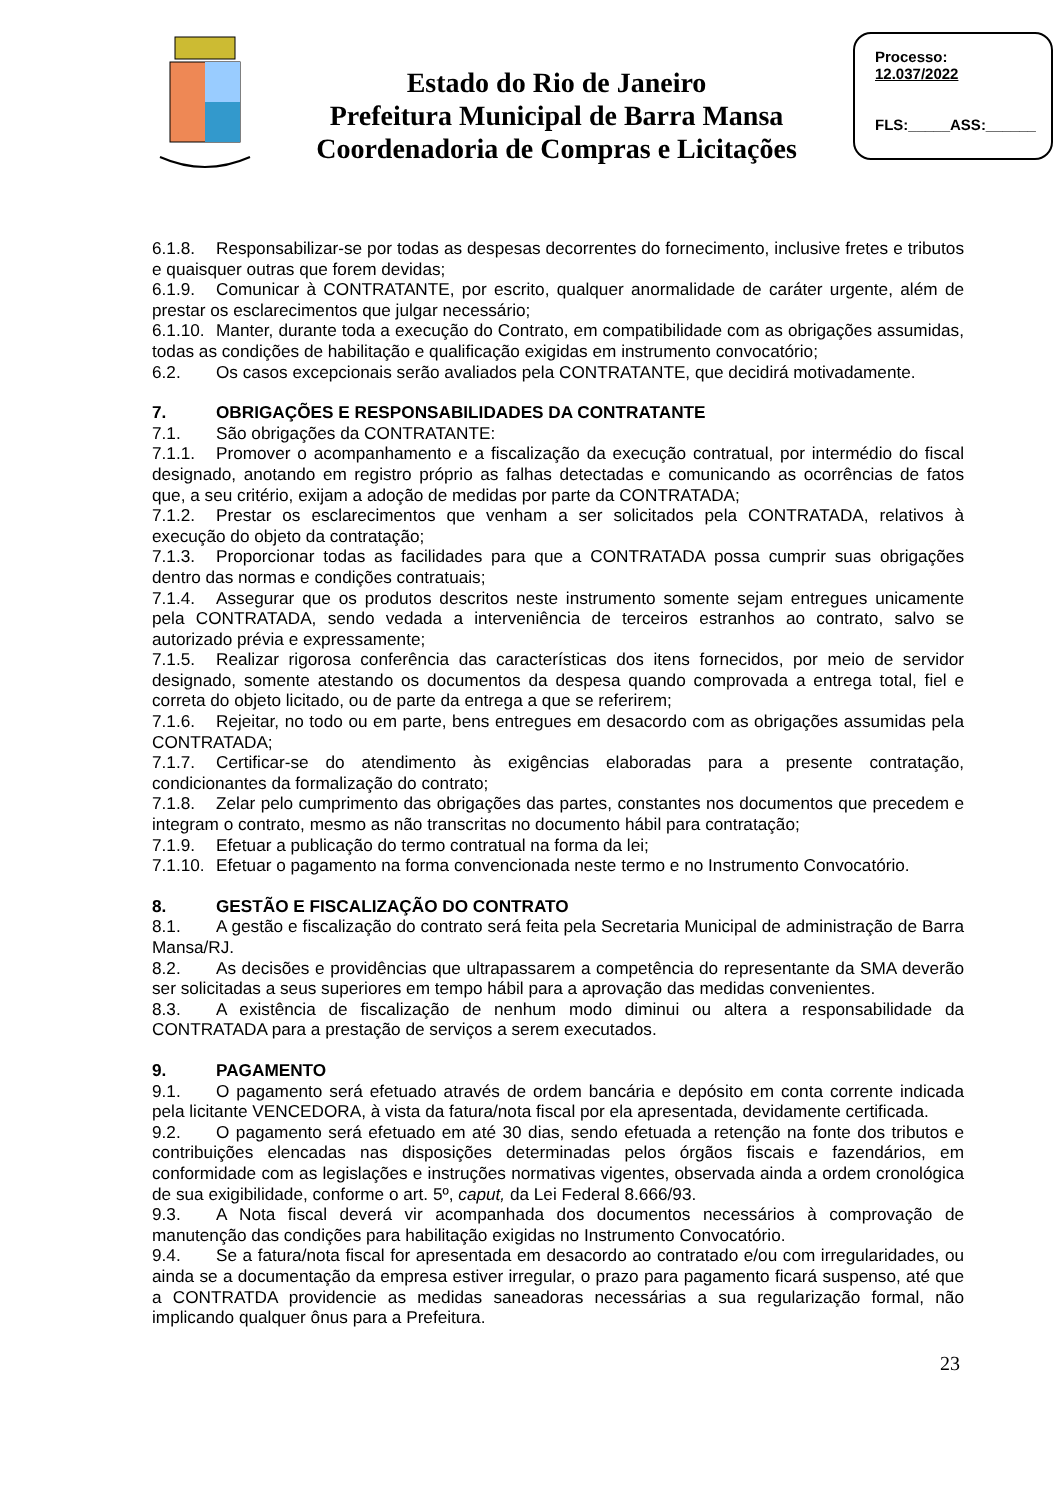Estado do Rio de Janeiro
Prefeitura Municipal de Barra Mansa
Coordenadoria de Compras e Licitações
Processo:
12.037/2022
FLS:_____ASS:______
6.1.8. Responsabilizar-se por todas as despesas decorrentes do fornecimento, inclusive fretes e tributos e quaisquer outras que forem devidas;
6.1.9. Comunicar à CONTRATANTE, por escrito, qualquer anormalidade de caráter urgente, além de prestar os esclarecimentos que julgar necessário;
6.1.10. Manter, durante toda a execução do Contrato, em compatibilidade com as obrigações assumidas, todas as condições de habilitação e qualificação exigidas em instrumento convocatório;
6.2. Os casos excepcionais serão avaliados pela CONTRATANTE, que decidirá motivadamente.
7. OBRIGAÇÕES E RESPONSABILIDADES DA CONTRATANTE
7.1. São obrigações da CONTRATANTE:
7.1.1. Promover o acompanhamento e a fiscalização da execução contratual, por intermédio do fiscal designado, anotando em registro próprio as falhas detectadas e comunicando as ocorrências de fatos que, a seu critério, exijam a adoção de medidas por parte da CONTRATADA;
7.1.2. Prestar os esclarecimentos que venham a ser solicitados pela CONTRATADA, relativos à execução do objeto da contratação;
7.1.3. Proporcionar todas as facilidades para que a CONTRATADA possa cumprir suas obrigações dentro das normas e condições contratuais;
7.1.4. Assegurar que os produtos descritos neste instrumento somente sejam entregues unicamente pela CONTRATADA, sendo vedada a interveniência de terceiros estranhos ao contrato, salvo se autorizado prévia e expressamente;
7.1.5. Realizar rigorosa conferência das características dos itens fornecidos, por meio de servidor designado, somente atestando os documentos da despesa quando comprovada a entrega total, fiel e correta do objeto licitado, ou de parte da entrega a que se referirem;
7.1.6. Rejeitar, no todo ou em parte, bens entregues em desacordo com as obrigações assumidas pela CONTRATADA;
7.1.7. Certificar-se do atendimento às exigências elaboradas para a presente contratação, condicionantes da formalização do contrato;
7.1.8. Zelar pelo cumprimento das obrigações das partes, constantes nos documentos que precedem e integram o contrato, mesmo as não transcritas no documento hábil para contratação;
7.1.9. Efetuar a publicação do termo contratual na forma da lei;
7.1.10. Efetuar o pagamento na forma convencionada neste termo e no Instrumento Convocatório.
8. GESTÃO E FISCALIZAÇÃO DO CONTRATO
8.1. A gestão e fiscalização do contrato será feita pela Secretaria Municipal de administração de Barra Mansa/RJ.
8.2. As decisões e providências que ultrapassarem a competência do representante da SMA deverão ser solicitadas a seus superiores em tempo hábil para a aprovação das medidas convenientes.
8.3. A existência de fiscalização de nenhum modo diminui ou altera a responsabilidade da CONTRATADA para a prestação de serviços a serem executados.
9. PAGAMENTO
9.1. O pagamento será efetuado através de ordem bancária e depósito em conta corrente indicada pela licitante VENCEDORA, à vista da fatura/nota fiscal por ela apresentada, devidamente certificada.
9.2. O pagamento será efetuado em até 30 dias, sendo efetuada a retenção na fonte dos tributos e contribuições elencadas nas disposições determinadas pelos órgãos fiscais e fazendários, em conformidade com as legislações e instruções normativas vigentes, observada ainda a ordem cronológica de sua exigibilidade, conforme o art. 5º, caput, da Lei Federal 8.666/93.
9.3. A Nota fiscal deverá vir acompanhada dos documentos necessários à comprovação de manutenção das condições para habilitação exigidas no Instrumento Convocatório.
9.4. Se a fatura/nota fiscal for apresentada em desacordo ao contratado e/ou com irregularidades, ou ainda se a documentação da empresa estiver irregular, o prazo para pagamento ficará suspenso, até que a CONTRATDA providencie as medidas saneadoras necessárias a sua regularização formal, não implicando qualquer ônus para a Prefeitura.
23